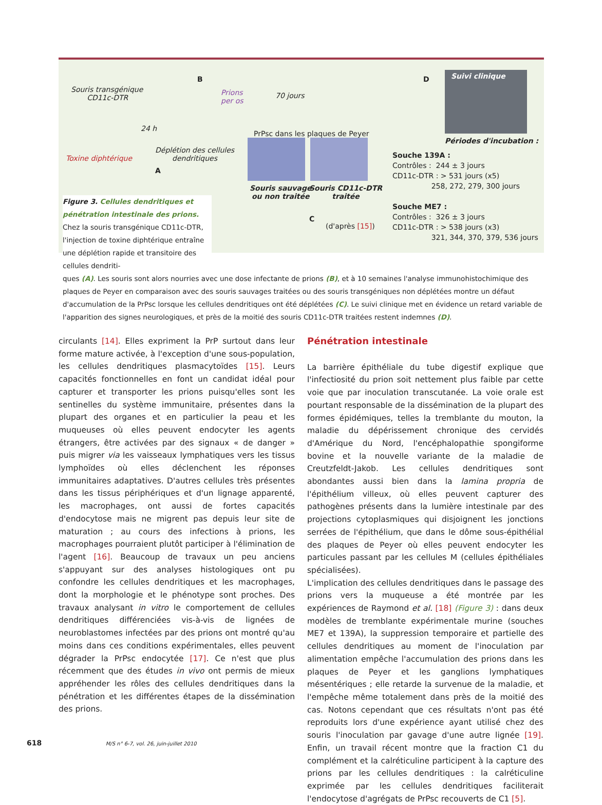Souris transgénique
CD11c-DTR
B
Prions
per os
70 jours
24 h
PrPsc dans les plaques de Peyer
Toxine diphtérique
Déplétion des cellules
dendritiques
A
Souris sauvage
ou non traitée
Souris CD11c-DTR
traitée
C
(d'après [15])
D
Suivi clinique
Périodes d'incubation :
Souche 139A :
Contrôles : 244 ± 3 jours
CD11c-DTR : > 531 jours (x5)
258, 272, 279, 300 jours
Souche ME7 :
Contrôles : 326 ± 3 jours
CD11c-DTR : > 538 jours (x3)
321, 344, 370, 379, 536 jours
Figure 3. Cellules dendritiques et pénétration intestinale des prions. Chez la souris transgénique CD11c-DTR, l'injection de toxine diphtérique entraîne une déplétion rapide et transitoire des cellules dendriti-
ques (A). Les souris sont alors nourries avec une dose infectante de prions (B), et à 10 semaines l'analyse immunohistochimique des plaques de Peyer en comparaison avec des souris sauvages traitées ou des souris transgéniques non déplétées montre un défaut d'accumulation de la PrPsc lorsque les cellules dendritiques ont été déplétées (C). Le suivi clinique met en évidence un retard variable de l'apparition des signes neurologiques, et près de la moitié des souris CD11c-DTR traitées restent indemnes (D).
circulants [14]. Elles expriment la PrP surtout dans leur forme mature activée, à l'exception d'une sous-population, les cellules dendritiques plasmacytoïdes [15]. Leurs capacités fonctionnelles en font un candidat idéal pour capturer et transporter les prions puisqu'elles sont les sentinelles du système immunitaire, présentes dans la plupart des organes et en particulier la peau et les muqueuses où elles peuvent endocyter les agents étrangers, être activées par des signaux « de danger » puis migrer via les vaisseaux lymphatiques vers les tissus lymphoïdes où elles déclenchent les réponses immunitaires adaptatives. D'autres cellules très présentes dans les tissus périphériques et d'un lignage apparenté, les macrophages, ont aussi de fortes capacités d'endocytose mais ne migrent pas depuis leur site de maturation ; au cours des infections à prions, les macrophages pourraient plutôt participer à l'élimination de l'agent [16]. Beaucoup de travaux un peu anciens s'appuyant sur des analyses histologiques ont pu confondre les cellules dendritiques et les macrophages, dont la morphologie et le phénotype sont proches. Des travaux analysant in vitro le comportement de cellules dendritiques différenciées vis-à-vis de lignées de neuroblastomes infectées par des prions ont montré qu'au moins dans ces conditions expérimentales, elles peuvent dégrader la PrPsc endocytée [17]. Ce n'est que plus récemment que des études in vivo ont permis de mieux appréhender les rôles des cellules dendritiques dans la pénétration et les différentes étapes de la dissémination des prions.
Pénétration intestinale
La barrière épithéliale du tube digestif explique que l'infectiosité du prion soit nettement plus faible par cette voie que par inoculation transcutanée. La voie orale est pourtant responsable de la dissémination de la plupart des formes épidémiques, telles la tremblante du mouton, la maladie du dépérissement chronique des cervidés d'Amérique du Nord, l'encéphalopathie spongiforme bovine et la nouvelle variante de la maladie de Creutzfeldt-Jakob. Les cellules dendritiques sont abondantes aussi bien dans la lamina propria de l'épithélium villeux, où elles peuvent capturer des pathogènes présents dans la lumière intestinale par des projections cytoplasmiques qui disjoignent les jonctions serrées de l'épithélium, que dans le dôme sous-épithélial des plaques de Peyer où elles peuvent endocyter les particules passant par les cellules M (cellules épithéliales spécialisées).
L'implication des cellules dendritiques dans le passage des prions vers la muqueuse a été montrée par les expériences de Raymond et al. [18] (Figure 3) : dans deux modèles de tremblante expérimentale murine (souches ME7 et 139A), la suppression temporaire et partielle des cellules dendritiques au moment de l'inoculation par alimentation empêche l'accumulation des prions dans les plaques de Peyer et les ganglions lymphatiques mésentériques ; elle retarde la survenue de la maladie, et l'empêche même totalement dans près de la moitié des cas. Notons cependant que ces résultats n'ont pas été reproduits lors d'une expérience ayant utilisé chez des souris l'inoculation par gavage d'une autre lignée [19]. Enfin, un travail récent montre que la fraction C1 du complément et la calréticuline participent à la capture des prions par les cellules dendritiques : la calréticuline exprimée par les cellules dendritiques faciliterait l'endocytose d'agrégats de PrPsc recouverts de C1 [5].
618 M/S n° 6-7, vol. 26, juin-juillet 2010